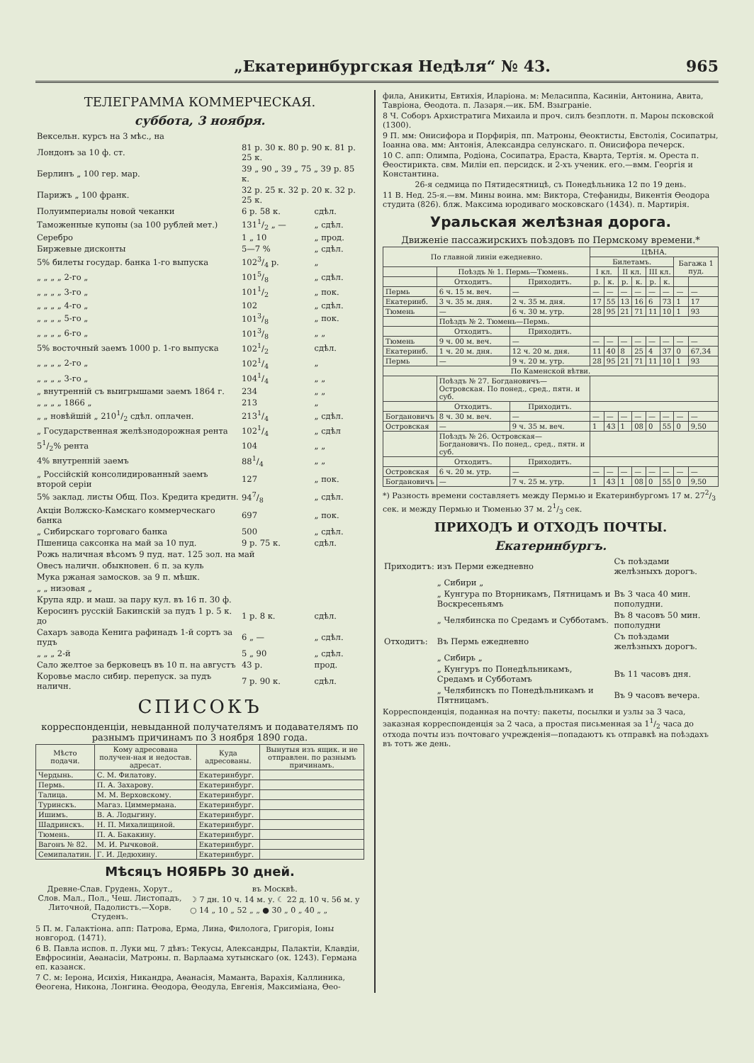„Екатеринбургская Недѣля“ № 43. 965
ТЕЛЕГРАММА КОММЕРЧЕСКАЯ.
суббота, 3 ноября.
| Вексельн. курсъ на 3 мѣс., на | | |
| Лондонъ за 10 ф. ст. | 81 р. 30 к. 80 р. 90 к. 81 р. 25 к. | |
| Берлинъ „ 100 гер. мар. | 39 „ 90 „ 39 „ 75 „ 39 р. 85 к. | |
| Парижъ „ 100 франк. | 32 р. 25 к. 32 р. 20 к. 32 р. 25 к. | |
| Полуимпериалы новой чеканки | 6 р. 58 к. | сдѣл. |
| Таможенные купоны (за 100 рублей мет.) | 1311/2 „ — | „ сдѣл. |
| Серебро | 1 „ 10 | „ прод. |
| Биржевые дисконты | 5—7 % | „ сдѣл. |
| 5% билеты государ. банка 1-го выпуска | 1023/4 р. | „ |
| „ „ „ „ 2-го „ | 1015/8 | „ сдѣл. |
| „ „ „ „ 3-го „ | 1011/2 | „ пок. |
| „ „ „ „ 4-го „ | 102 | „ сдѣл. |
| „ „ „ „ 5-го „ | 1013/8 | „ пок. |
| „ „ „ „ 6-го „ | 1013/8 | „ „ |
| 5% восточный заемъ 1000 р. 1-го выпуска | 1021/2 | сдѣл. |
| „ „ „ „ 2-го „ | 1021/4 | „ |
| „ „ „ „ 3-го „ | 1041/4 | „ „ |
| „ внутренній съ выигрышами заемъ 1864 г. | 234 | „ „ |
| „ „ „ „ 1866 „ | 213 | „ |
| „ „ новѣйшій „ 2101/2 сдѣл. оплачен. | 2131/4 | „ сдѣл. |
| „ Государственная желѣзнодорожная рента | 1021/4 | „ сдѣл |
| 51/2% рента | 104 | „ „ |
| 4% внутренній заемъ | 881/4 | „ „ |
| „ Россійскій консолидированный заемъ второй серіи | 127 | „ пок. |
| 5% заклад. листы Общ. Поз. Кредита кредитн. | 947/8 | „ сдѣл. |
| Акціи Волжско-Камскаго коммерческаго банка | 697 | „ пок. |
| „ Сибирскаго торговаго банка | 500 | „ сдѣл. |
| Пшеница саксонка на май за 10 пуд. | 9 р. 75 к. | сдѣл. |
| Рожь наличная вѣсомъ 9 пуд. нат. 125 зол. на май | | |
| Овесъ наличн. обыкновен. 6 п. за куль | | |
| Мука ржаная замосков. за 9 п. мѣшк. | | |
| „ „ низовая „ | | |
| Крупа ядр. и маш. за пару кул. въ 16 п. 30 ф. | | |
| Керосинъ русскій Бакинскій за пудъ 1 р. 5 к. до | 1 р. 8 к. | сдѣл. |
| Сахаръ завода Кенига рафинадъ 1-й сортъ за пудъ | 6 „ — | „ сдѣл. |
| „ „ „ 2-й | 5 „ 90 | „ сдѣл. |
| Сало желтое за берковецъ въ 10 п. на августъ | 43 р. | прод. |
| Коровье масло сибир. перепуск. за пудъ наличн. | 7 р. 90 к. | сдѣл. |
СПИСОКЪ
корреспонденціи, невыданной получателямъ и подавателямъ по разнымъ причинамъ по 3 ноября 1890 года.
| Мѣсто подачи. | Кому адресована получен-ная и недостав. адресат. | Куда адресованы. | Вынутыя изъ ящик. и не отправлен. по разнымъ причинамъ. |
| --- | --- | --- | --- |
| Чердынь. | С. М. Филатову. | Екатеринбург. | |
| Пермь. | П. А. Захарову. | Екатеринбург. | |
| Талица. | М. М. Верховскому. | Екатеринбург. | |
| Туринскъ. | Магаз. Циммермана. | Екатеринбург. | |
| Ишимъ. | В. А. Лодыгину. | Екатеринбург. | |
| Шадринскъ. | Н. П. Михалищиной. | Екатеринбург. | |
| Тюмень. | П. А. Бакакину. | Екатеринбург. | |
| Вагонъ № 82. | М. И. Рычковой. | Екатеринбург. | |
| Семипалатин. | Г. И. Дедюхину. | Екатеринбург. | |
Мѣсяцъ НОЯБРЬ 30 дней.
Древне-Слав. Грудень, Хорут., Слов. Мал., Пол., Чеш. Листопадъ, Литочной, Падолистъ.—Хорв. Студенъ.
въ Москвѣ.
☽ 7 дн. 10 ч. 14 м. у. ☾ 22 д. 10 ч. 56 м. у
○ 14 „ 10 „ 52 „ „ ● 30 „ 0 „ 40 „ „
5 П. м. Галактіона. апп: Патрова, Ерма, Лина, Филолога, Григорія, Іоны новгород. (1471).
6 В. Павла испов. п. Луки мц. 7 дѣвъ: Текусы, Александры, Палактіи, Клавдіи, Евфросиніи, Аѳанасіи, Матроны. п. Варлаама хутынскаго (ок. 1243). Германа еп. казанск.
7 С. м: Іерона, Исихія, Никандра, Аѳанасія, Маманта, Варахія, Каллиника, Ѳеогена, Никона, Лонгина. Ѳеодора, Ѳеодула, Евгенія, Максиміана, Ѳео-
фила, Аникиты, Евтихія, Иларіона. м: Меласиппа, Касиніи, Антонина, Авита, Тавріона, Ѳеодота. п. Лазаря.—ик. БМ. Взыграніе.
8 Ч. Соборъ Архистратига Михаила и проч. силъ безплотн. п. Мароы псковской (1300).
9 П. мм: Онисифора и Порфирія, пп. Матроны, Ѳеоктисты, Евстолія, Сосипатры, Іоанна ова. мм: Антонія, Александра селунскаго. п. Онисифора печерск.
10 С. апп: Олимпа, Родіона, Сосипатра, Ераста, Кварта, Тертія. м. Ореста п. Ѳеостирикта. свм. Миліи еп. персидск. и 2-хъ ученик. его.—вмм. Георгія и Константина.
26-я седмица по Пятидесятницѣ, съ Понедѣльника 12 по 19 день.
11 В. Нед. 25-я.—вм. Мины воина. мм: Виктора, Стефаниды, Викентія Ѳеодора студита (826). блж. Максима юродиваго московскаго (1434). п. Мартирія.
Уральская желѣзная дорога.
Движеніе пассажирскихъ поѣздовъ по Пермскому времени.*
| По главной линіи ежедневно. | | | ЦѢНА. | | | | | | | |
| --- | --- | --- | --- | --- | --- | --- | --- | --- | --- | --- |
| | | | Билетамъ. | | | | | | Багажа 1 пуд. | |
| | Поѣздъ № 1. Пермь—Тюмень. | | I кл. | | II кл. | | III кл. | | | |
| | Отходитъ. | Приходитъ. | р. | к. | р. | к. | р. | к. | | |
| Пермь | 6 ч. 15 м. веч. | — | — | — | — | — | — | — | — | — |
| Екатеринб. | 3 ч. 35 м. дня. | 2 ч. 35 м. дня. | 17 | 55 | 13 | 16 | 6 | 73 | 1 | 17 |
| Тюмень | — | 6 ч. 30 м. утр. | 28 | 95 | 21 | 71 | 11 | 10 | 1 | 93 |
| | Поѣздъ № 2. Тюмень—Пермь. | | | | | | | | | |
| | Отходитъ. | Приходитъ. | | | | | | | | |
| Тюмень | 9 ч. 00 м. веч. | — | — | — | — | — | — | — | — | — |
| Екатеринб. | 1 ч. 20 м. дня. | 12 ч. 20 м. дня. | 11 | 40 | 8 | 25 | 4 | 37 | 0 | 67,34 |
| Пермь | — | 9 ч. 20 м. утр. | 28 | 95 | 21 | 71 | 11 | 10 | 1 | 93 |
| По Каменской вѣтви. | | | | | | | | | | |
| | Поѣздъ № 27. Богдановичъ—Островская. По понед., сред., пятн. и суб. | | | | | | | | | |
| | Отходитъ. | Приходитъ. | | | | | | | | |
| Богдановичъ | 8 ч. 30 м. веч. | — | — | — | — | — | — | — | — | — |
| Островская | — | 9 ч. 35 м. веч. | 1 | 43 | 1 | 08 | 0 | 55 | 0 | 9,50 |
| | Поѣздъ № 26. Островская—Богдановичъ. По понед., сред., пятн. и суб. | | | | | | | | | |
| | Отходитъ. | Приходитъ. | | | | | | | | |
| Островская | 6 ч. 20 м. утр. | — | — | — | — | — | — | — | — | — |
| Богдановичъ | — | 7 ч. 25 м. утр. | 1 | 43 | 1 | 08 | 0 | 55 | 0 | 9,50 |
*) Разность времени составляетъ между Пермью и Екатеринбургомъ 17 м. 272/3 сек. и между Пермью и Тюменью 37 м. 21/3 сек.
ПРИХОДЪ И ОТХОДЪ ПОЧТЫ.
Екатеринбургъ.
| Приходитъ: | изъ Перми ежедневно | Съ поѣздами желѣзныхъ дорогъ. |
| | „ Сибири „ | |
| | „ Кунгура по Вторникамъ, Пятницамъ и Воскресеньямъ | Въ 3 часа 40 мин. пополудни. |
| | „ Челябинска по Средамъ и Субботамъ. | Въ 8 часовъ 50 мин. пополудни |
| Отходитъ: | Въ Пермь ежедневно | Съ поѣздами желѣзныхъ дорогъ. |
| | „ Сибирь „ | |
| | „ Кунгуръ по Понедѣльникамъ, Средамъ и Субботамъ | Въ 11 часовъ дня. |
| | „ Челябинскъ по Понедѣльникамъ и Пятницамъ. | Въ 9 часовъ вечера. |
Корреспонденція, поданная на почту: пакеты, посылки и узлы за 3 часа, заказная корреспонденція за 2 часа, а простая письменная за 11/2 часа до отхода почты изъ почтоваго учрежденія—попадаютъ къ отправкѣ на поѣздахъ въ тотъ же день.